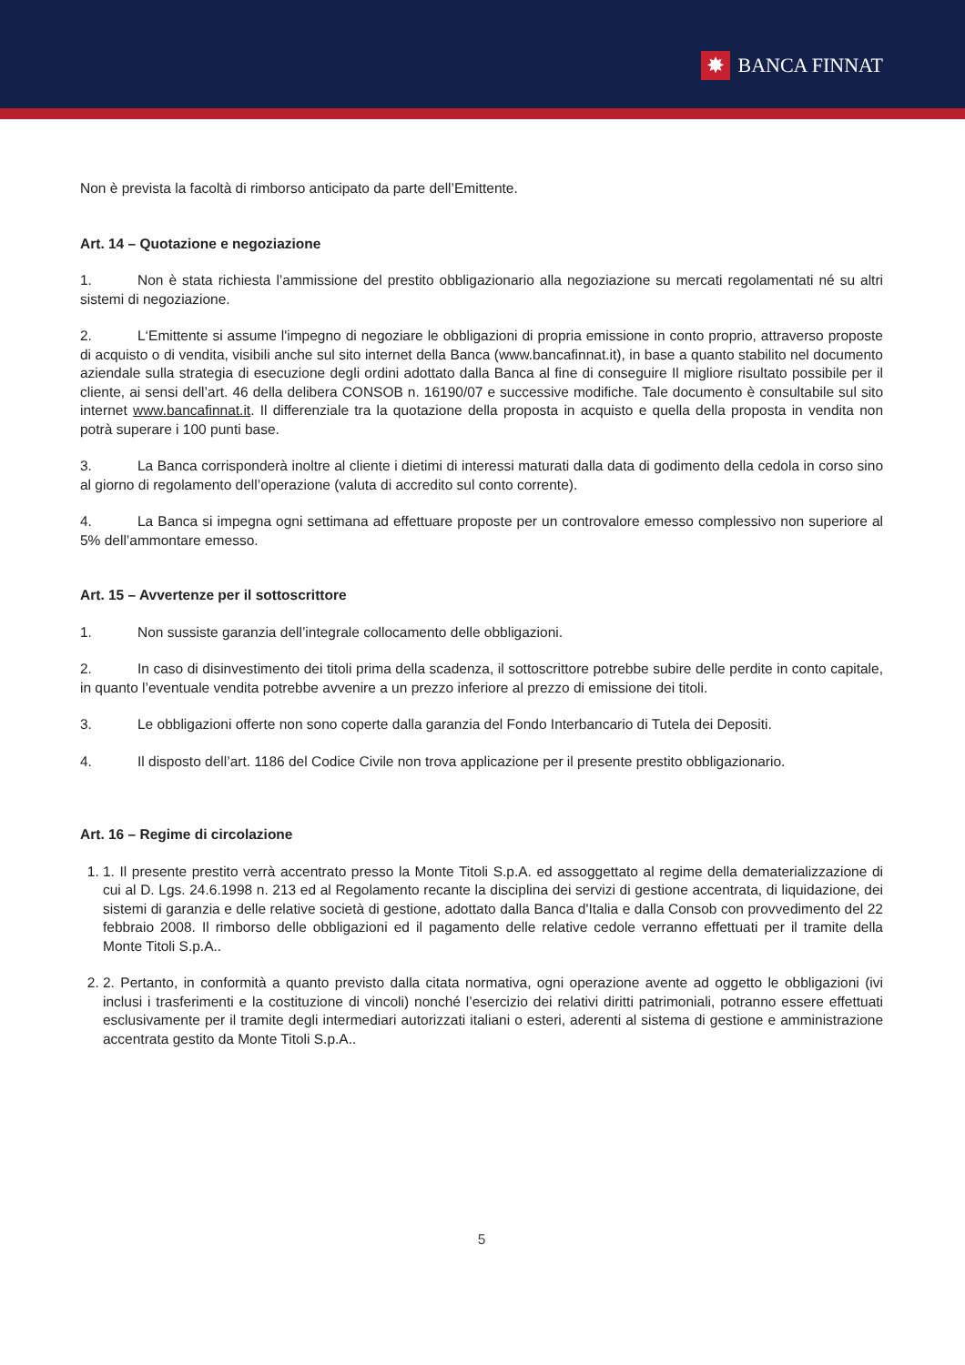✸ BANCA FINNAT
Non è prevista la facoltà di rimborso anticipato da parte dell’Emittente.
Art. 14 – Quotazione e negoziazione
1. Non è stata richiesta l’ammissione del prestito obbligazionario alla negoziazione su mercati regolamentati né su altri sistemi di negoziazione.
2. L‘Emittente si assume l'impegno di negoziare le obbligazioni di propria emissione in conto proprio, attraverso proposte di acquisto o di vendita, visibili anche sul sito internet della Banca (www.bancafinnat.it), in base a quanto stabilito nel documento aziendale sulla strategia di esecuzione degli ordini adottato dalla Banca al fine di conseguire Il migliore risultato possibile per il cliente, ai sensi dell’art. 46 della delibera CONSOB n. 16190/07 e successive modifiche. Tale documento è consultabile sul sito internet www.bancafinnat.it. Il differenziale tra la quotazione della proposta in acquisto e quella della proposta in vendita non potrà superare i 100 punti base.
3. La Banca corrisponderà inoltre al cliente i dietimi di interessi maturati dalla data di godimento della cedola in corso sino al giorno di regolamento dell’operazione (valuta di accredito sul conto corrente).
4. La Banca si impegna ogni settimana ad effettuare proposte per un controvalore emesso complessivo non superiore al 5% dell’ammontare emesso.
Art. 15 – Avvertenze per il sottoscrittore
1. Non sussiste garanzia dell’integrale collocamento delle obbligazioni.
2. In caso di disinvestimento dei titoli prima della scadenza, il sottoscrittore potrebbe subire delle perdite in conto capitale, in quanto l’eventuale vendita potrebbe avvenire a un prezzo inferiore al prezzo di emissione dei titoli.
3. Le obbligazioni offerte non sono coperte dalla garanzia del Fondo Interbancario di Tutela dei Depositi.
4. Il disposto dell’art. 1186 del Codice Civile non trova applicazione per il presente prestito obbligazionario.
Art. 16 – Regime di circolazione
1. 1. Il presente prestito verrà accentrato presso la Monte Titoli S.p.A. ed assoggettato al regime della dematerializzazione di cui al D. Lgs. 24.6.1998 n. 213 ed al Regolamento recante la disciplina dei servizi di gestione accentrata, di liquidazione, dei sistemi di garanzia e delle relative società di gestione, adottato dalla Banca d'Italia e dalla Consob con provvedimento del 22 febbraio 2008. Il rimborso delle obbligazioni ed il pagamento delle relative cedole verranno effettuati per il tramite della Monte Titoli S.p.A..
2. 2. Pertanto, in conformità a quanto previsto dalla citata normativa, ogni operazione avente ad oggetto le obbligazioni (ivi inclusi i trasferimenti e la costituzione di vincoli) nonché l’esercizio dei relativi diritti patrimoniali, potranno essere effettuati esclusivamente per il tramite degli intermediari autorizzati italiani o esteri, aderenti al sistema di gestione e amministrazione accentrata gestito da Monte Titoli S.p.A..
5